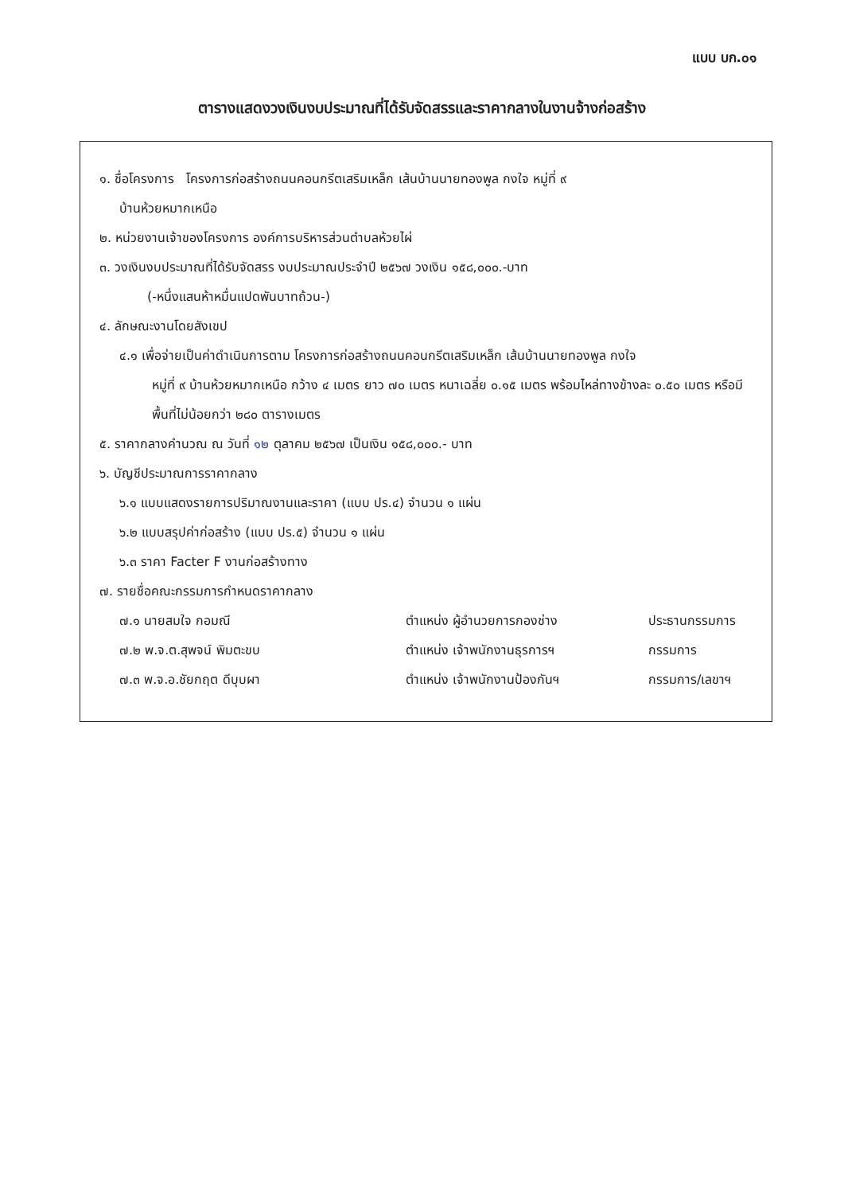แบบ บก.๐๑
ตารางแสดงวงเงินงบประมาณที่ได้รับจัดสรรและราคากลางในงานจ้างก่อสร้าง
๑. ชื่อโครงการ โครงการก่อสร้างถนนคอนกรีตเสริมเหล็ก เส้นบ้านนายทองพูล กงใจ หมู่ที่ ๙
บ้านห้วยหมากเหนือ
๒. หน่วยงานเจ้าของโครงการ องค์การบริหารส่วนตำบลห้วยไผ่
๓. วงเงินงบประมาณที่ได้รับจัดสรร งบประมาณประจำปี ๒๕๖๗ วงเงิน ๑๕๘,๐๐๐.-บาท
(-หนึ่งแสนห้าหมื่นแปดพันบาทถ้วน-)
๔. ลักษณะงานโดยสังเขป
๔.๑ เพื่อจ่ายเป็นค่าดำเนินการตาม โครงการก่อสร้างถนนคอนกรีตเสริมเหล็ก เส้นบ้านนายทองพูล กงใจ
หมู่ที่ ๙ บ้านห้วยหมากเหนือ กว้าง ๔ เมตร ยาว ๗๐ เมตร หนาเฉลี่ย ๐.๑๕ เมตร พร้อมไหล่ทางข้างละ ๐.๕๐ เมตร หรือมีพื้นที่ไม่น้อยกว่า ๒๘๐ ตารางเมตร
๕. ราคากลางคำนวณ ณ วันที่ ๑๒ ตุลาคม ๒๕๖๗ เป็นเงิน ๑๕๘,๐๐๐.- บาท
๖. บัญชีประมาณการราคากลาง
๖.๑ แบบแสดงรายการปริมาณงานและราคา (แบบ ปร.๔) จำนวน ๑ แผ่น
๖.๒ แบบสรุปค่าก่อสร้าง (แบบ ปร.๕) จำนวน ๑ แผ่น
๖.๓ ราคา Facter F งานก่อสร้างทาง
๗. รายชื่อคณะกรรมการกำหนดราคากลาง
| ๗.๑ นายสมใจ กอมณี | ตำแหน่ง ผู้อำนวยการกองช่าง | ประธานกรรมการ |
| ๗.๒ พ.จ.ต.สุพจน์ พิมตะขบ | ตำแหน่ง เจ้าพนักงานธุรการฯ | กรรมการ |
| ๗.๓ พ.จ.อ.ชัยกฤต ดีบุบผา | ตำแหน่ง เจ้าพนักงานป้องกันฯ | กรรมการ/เลขาฯ |